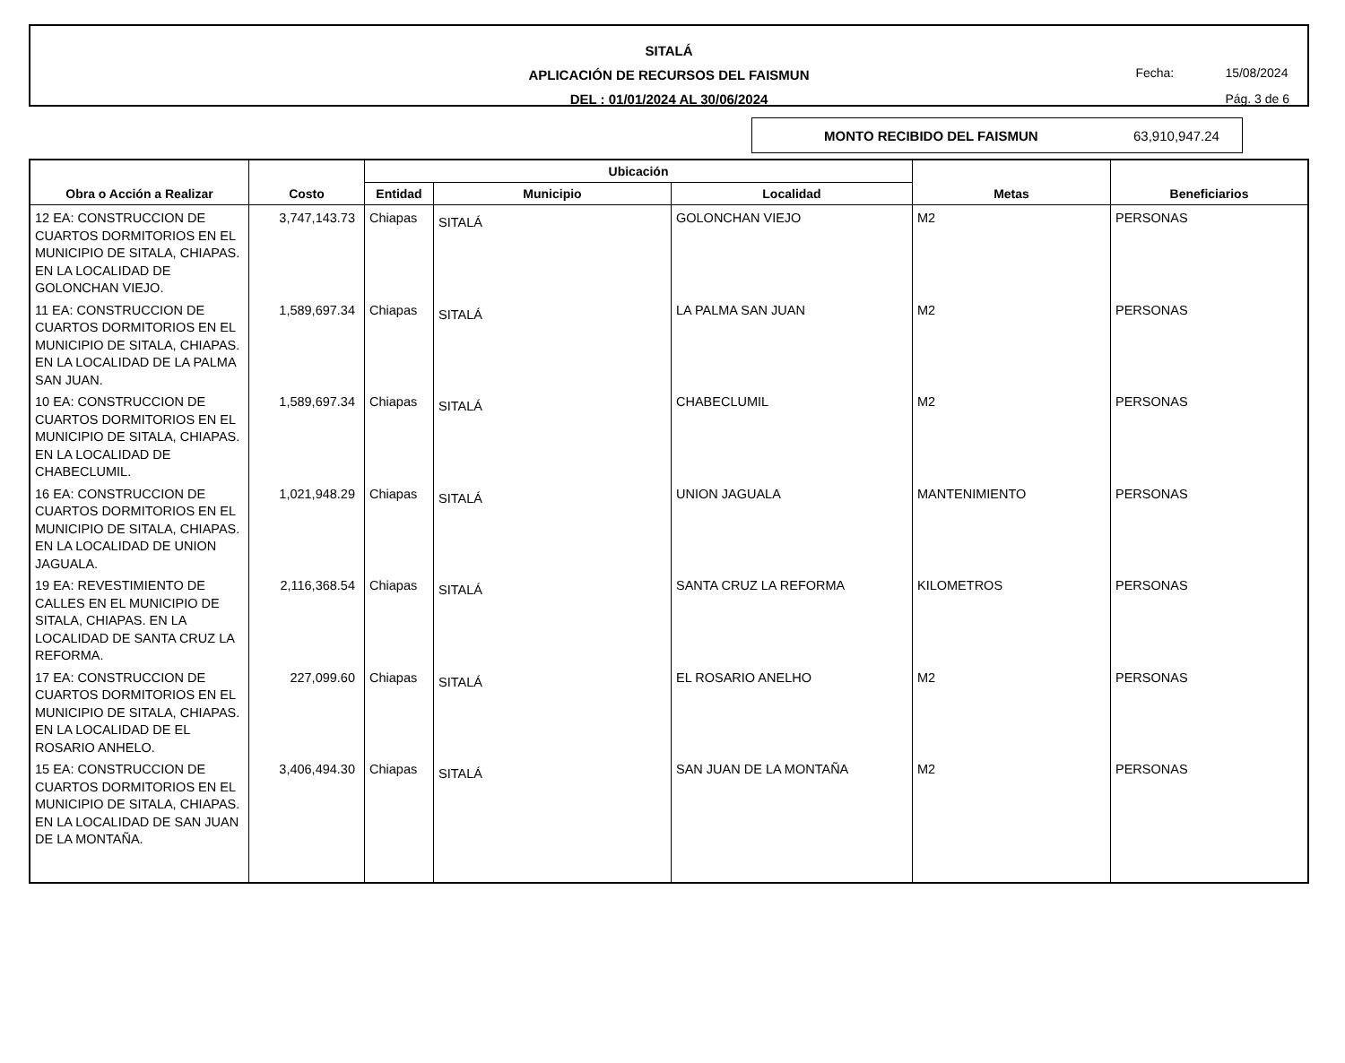SITALÁ
APLICACIÓN DE RECURSOS DEL FAISMUN
DEL : 01/01/2024 AL 30/06/2024
Fecha: 15/08/2024
Pág. 3 de 6
MONTO RECIBIDO DEL FAISMUN 63,910,947.24
| Obra o Acción a Realizar | Costo | Ubicación | | | Metas | Beneficiarios |
| --- | --- | --- | --- | --- | --- | --- |
| | | Entidad | Municipio | Localidad | | |
| 12 EA: CONSTRUCCION DE CUARTOS DORMITORIOS EN EL MUNICIPIO DE SITALA, CHIAPAS. EN LA LOCALIDAD DE GOLONCHAN VIEJO. | 3,747,143.73 | Chiapas | SITALÁ | GOLONCHAN VIEJO | M2 | PERSONAS |
| 11 EA: CONSTRUCCION DE CUARTOS DORMITORIOS EN EL MUNICIPIO DE SITALA, CHIAPAS. EN LA LOCALIDAD DE LA PALMA SAN JUAN. | 1,589,697.34 | Chiapas | SITALÁ | LA PALMA SAN JUAN | M2 | PERSONAS |
| 10 EA: CONSTRUCCION DE CUARTOS DORMITORIOS EN EL MUNICIPIO DE SITALA, CHIAPAS. EN LA LOCALIDAD DE CHABECLUMIL. | 1,589,697.34 | Chiapas | SITALÁ | CHABECLUMIL | M2 | PERSONAS |
| 16 EA: CONSTRUCCION DE CUARTOS DORMITORIOS EN EL MUNICIPIO DE SITALA, CHIAPAS. EN LA LOCALIDAD DE UNION JAGUALA. | 1,021,948.29 | Chiapas | SITALÁ | UNION JAGUALA | MANTENIMIENTO | PERSONAS |
| 19 EA: REVESTIMIENTO DE CALLES EN EL MUNICIPIO DE SITALA, CHIAPAS. EN LA LOCALIDAD DE SANTA CRUZ LA REFORMA. | 2,116,368.54 | Chiapas | SITALÁ | SANTA CRUZ LA REFORMA | KILOMETROS | PERSONAS |
| 17 EA: CONSTRUCCION DE CUARTOS DORMITORIOS EN EL MUNICIPIO DE SITALA, CHIAPAS. EN LA LOCALIDAD DE EL ROSARIO ANHELO. | 227,099.60 | Chiapas | SITALÁ | EL ROSARIO ANELHO | M2 | PERSONAS |
| 15 EA: CONSTRUCCION DE CUARTOS DORMITORIOS EN EL MUNICIPIO DE SITALA, CHIAPAS. EN LA LOCALIDAD DE SAN JUAN DE LA MONTAÑA. | 3,406,494.30 | Chiapas | SITALÁ | SAN JUAN DE LA MONTAÑA | M2 | PERSONAS |